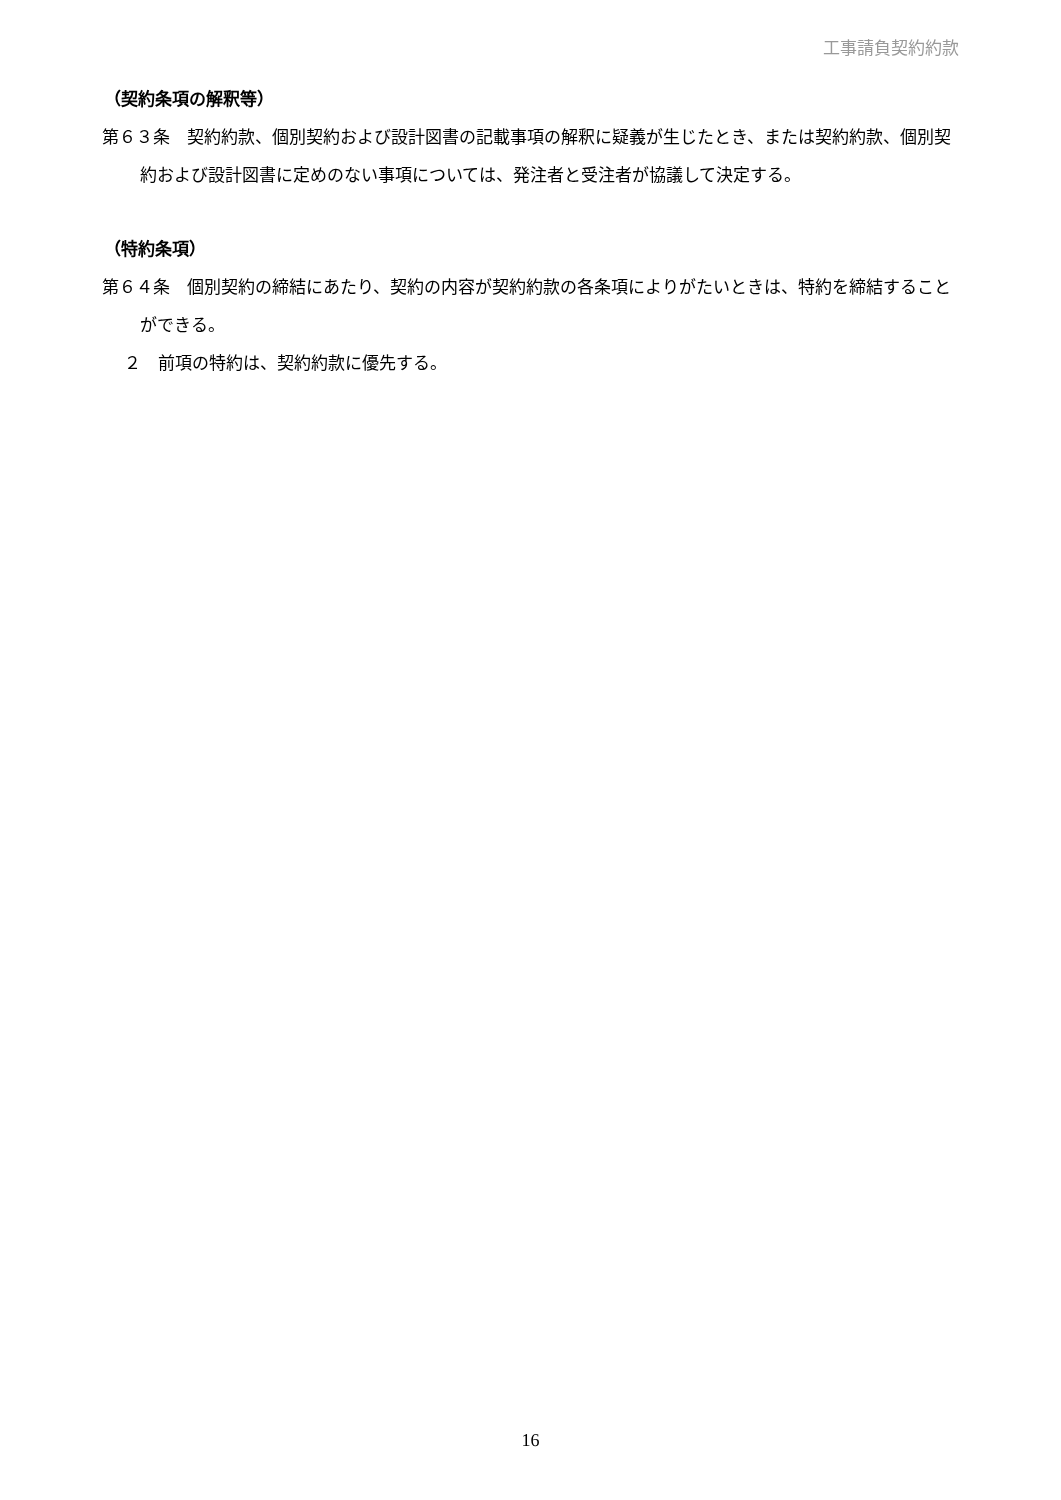工事請負契約約款
（契約条項の解釈等）
第６３条　契約約款、個別契約および設計図書の記載事項の解釈に疑義が生じたとき、または契約約款、個別契約および設計図書に定めのない事項については、発注者と受注者が協議して決定する。
（特約条項）
第６４条　個別契約の締結にあたり、契約の内容が契約約款の各条項によりがたいときは、特約を締結することができる。
２　前項の特約は、契約約款に優先する。
16